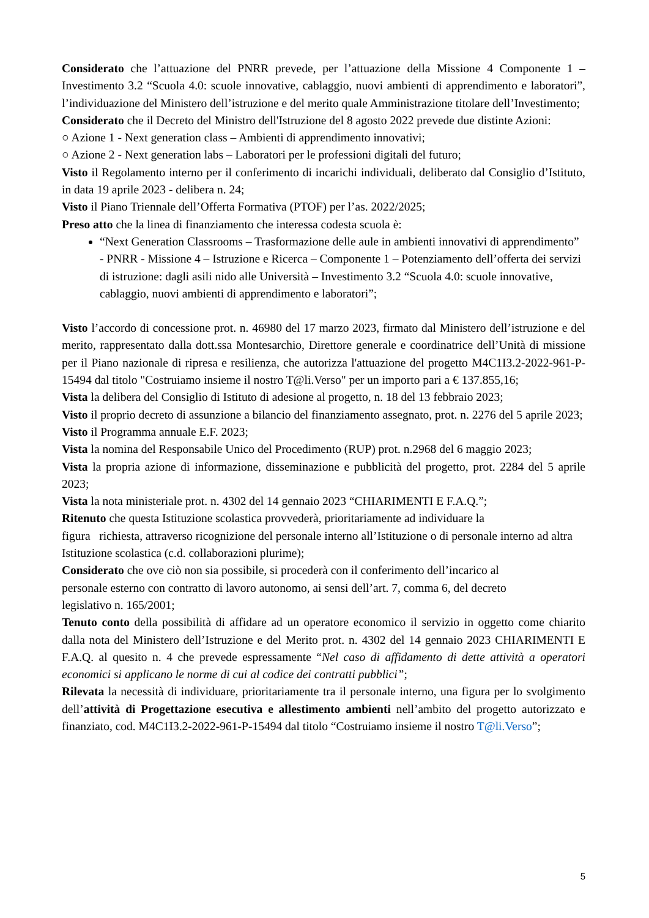Considerato che l’attuazione del PNRR prevede, per l’attuazione della Missione 4 Componente 1 – Investimento 3.2 “Scuola 4.0: scuole innovative, cablaggio, nuovi ambienti di apprendimento e laboratori”, l’individuazione del Ministero dell’istruzione e del merito quale Amministrazione titolare dell’Investimento;
Considerato che il Decreto del Ministro dell'Istruzione del 8 agosto 2022 prevede due distinte Azioni:
○ Azione 1 - Next generation class – Ambienti di apprendimento innovativi;
○ Azione 2 - Next generation labs – Laboratori per le professioni digitali del futuro;
Visto il Regolamento interno per il conferimento di incarichi individuali, deliberato dal Consiglio d’Istituto, in data 19 aprile 2023 - delibera n. 24;
Visto il Piano Triennale dell’Offerta Formativa (PTOF) per l’as. 2022/2025;
Preso atto che la linea di finanziamento che interessa codesta scuola è:
“Next Generation Classrooms – Trasformazione delle aule in ambienti innovativi di apprendimento” - PNRR - Missione 4 – Istruzione e Ricerca – Componente 1 – Potenziamento dell’offerta dei servizi di istruzione: dagli asili nido alle Università – Investimento 3.2 “Scuola 4.0: scuole innovative, cablaggio, nuovi ambienti di apprendimento e laboratori”;
Visto l’accordo di concessione prot. n. 46980 del 17 marzo 2023, firmato dal Ministero dell’istruzione e del merito, rappresentato dalla dott.ssa Montesarchio, Direttore generale e coordinatrice dell’Unità di missione per il Piano nazionale di ripresa e resilienza, che autorizza l'attuazione del progetto M4C1I3.2-2022-961-P-15494 dal titolo "Costruiamo insieme il nostro T@li.Verso" per un importo pari a € 137.855,16;
Vista la delibera del Consiglio di Istituto di adesione al progetto, n. 18 del 13 febbraio 2023;
Visto il proprio decreto di assunzione a bilancio del finanziamento assegnato, prot. n. 2276 del 5 aprile 2023;
Visto il Programma annuale E.F. 2023;
Vista la nomina del Responsabile Unico del Procedimento (RUP) prot. n.2968 del 6 maggio 2023;
Vista la propria azione di informazione, disseminazione e pubblicità del progetto, prot. 2284 del 5 aprile 2023;
Vista la nota ministeriale prot. n. 4302 del 14 gennaio 2023 “CHIARIMENTI E F.A.Q.”;
Ritenuto che questa Istituzione scolastica provvederà, prioritariamente ad individuare la
figura richiesta, attraverso ricognizione del personale interno all’Istituzione o di personale interno ad altra Istituzione scolastica (c.d. collaborazioni plurime);
Considerato che ove ciò non sia possibile, si procederà con il conferimento dell’incarico al
personale esterno con contratto di lavoro autonomo, ai sensi dell’art. 7, comma 6, del decreto
legislativo n. 165/2001;
Tenuto conto della possibilità di affidare ad un operatore economico il servizio in oggetto come chiarito dalla nota del Ministero dell’Istruzione e del Merito prot. n. 4302 del 14 gennaio 2023 CHIARIMENTI E F.A.Q. al quesito n. 4 che prevede espressamente “Nel caso di affidamento di dette attività a operatori economici si applicano le norme di cui al codice dei contratti pubblici”;
Rilevata la necessità di individuare, prioritariamente tra il personale interno, una figura per lo svolgimento dell’attività di Progettazione esecutiva e allestimento ambienti nell’ambito del progetto autorizzato e finanziato, cod. M4C1I3.2-2022-961-P-15494 dal titolo “Costruiamo insieme il nostro T@li.Verso”;
5